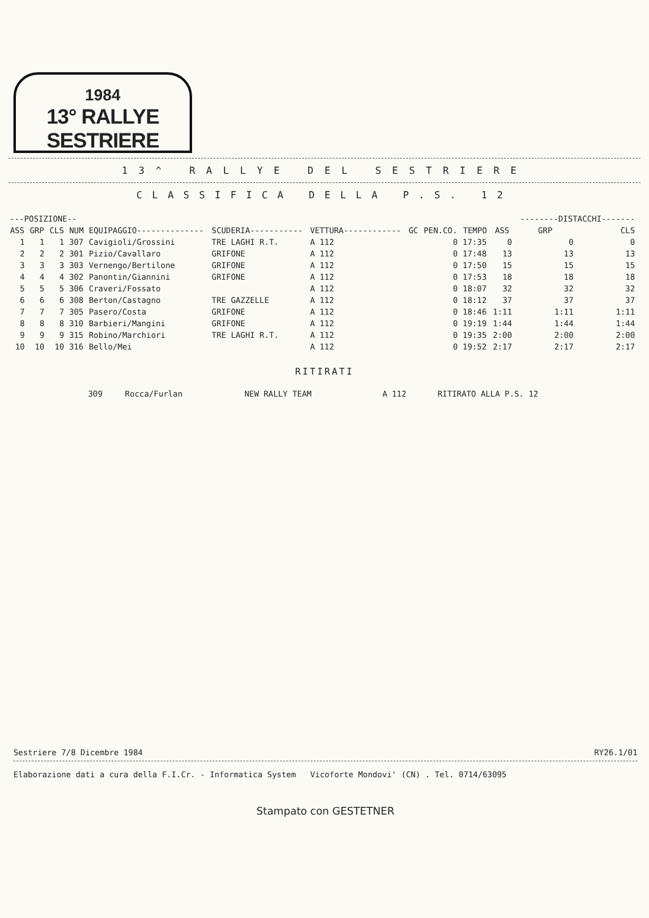1984
13° RALLYE SESTRIERE
13^ RALLYE DEL SESTRIERE
CLASSIFICA DELLA P.S. 12
| ---POSIZIONE-- | | | | | | | | | | | --------DISTACCHI------- | |
| --- | --- | --- | --- | --- | --- | --- | --- | --- | --- | --- | --- | --- |
| ASS | GRP | CLS | NUM | EQUIPAGGIO-------------- | SCUDERIA----------- | VETTURA------------ | GC | PEN.CO. | TEMPO | ASS | GRP | CLS |
| 1 | 1 | 1 | 307 | Cavigioli/Grossini | TRE LAGHI R.T. | A 112 | | 0 | 17:35 | 0 | 0 | 0 |
| 2 | 2 | 2 | 301 | Pizio/Cavallaro | GRIFONE | A 112 | | 0 | 17:48 | 13 | 13 | 13 |
| 3 | 3 | 3 | 303 | Vernengo/Bertilone | GRIFONE | A 112 | | 0 | 17:50 | 15 | 15 | 15 |
| 4 | 4 | 4 | 302 | Panontin/Giannini | GRIFONE | A 112 | | 0 | 17:53 | 18 | 18 | 18 |
| 5 | 5 | 5 | 306 | Craveri/Fossato | | A 112 | | 0 | 18:07 | 32 | 32 | 32 |
| 6 | 6 | 6 | 308 | Berton/Castagno | TRE GAZZELLE | A 112 | | 0 | 18:12 | 37 | 37 | 37 |
| 7 | 7 | 7 | 305 | Pasero/Costa | GRIFONE | A 112 | | 0 | 18:46 | 1:11 | 1:11 | 1:11 |
| 8 | 8 | 8 | 310 | Barbieri/Mangini | GRIFONE | A 112 | | 0 | 19:19 | 1:44 | 1:44 | 1:44 |
| 9 | 9 | 9 | 315 | Robino/Marchiori | TRE LAGHI R.T. | A 112 | | 0 | 19:35 | 2:00 | 2:00 | 2:00 |
| 10 | 10 | 10 | 316 | Bello/Mei | | A 112 | | 0 | 19:52 | 2:17 | 2:17 | 2:17 |
RITIRATI
| | 309 | Rocca/Furlan | NEW RALLY TEAM | A 112 | RITIRATO ALLA P.S. 12 |
Sestriere 7/8 Dicembre 1984 RY26.1/01
Elaborazione dati a cura della F.I.Cr. - Informatica System Vicoforte Mondovi' (CN) . Tel. 0714/63095
Stampato con GESTETNER